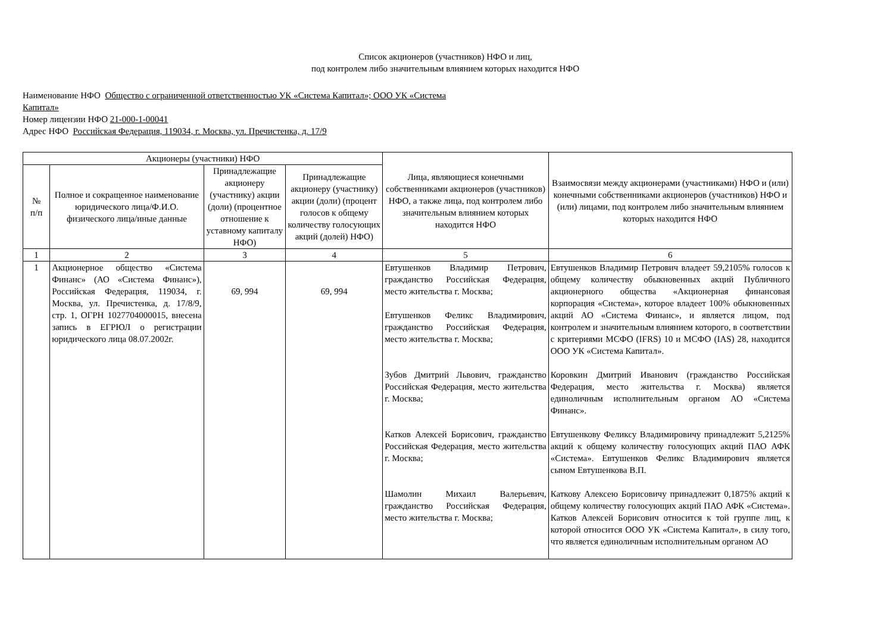Список акционеров (участников) НФО и лиц,
под контролем либо значительным влиянием которых находится НФО
Наименование НФО Общество с ограниченной ответственностью УК «Система Капитал»; ООО УК «Система
Капитал»
Номер лицензии НФО 21-000-1-00041
Адрес НФО Российская Федерация, 119034, г. Москва, ул. Пречистенка, д. 17/9
| Акционеры (участники) НФО | | | | Лица, являющиеся конечными собственниками акционеров (участников) НФО, а также лица, под контролем либо значительным влиянием которых находится НФО | Взаимосвязи между акционерами (участниками) НФО и (или) конечными собственниками акционеров (участников) НФО и (или) лицами, под контролем либо значительным влиянием которых находится НФО |
| --- | --- | --- | --- | --- | --- |
| № п/п | Полное и сокращенное наименование юридического лица/Ф.И.О. физического лица/иные данные | Принадлежащие акционеру (участнику) акции (доли) (процентное отношение к уставному капиталу НФО) | Принадлежащие акционеру (участнику) акции (доли) (процент голосов к общему количеству голосующих акций (долей) НФО) | | |
| 1 | 2 | 3 | 4 | 5 | 6 |
| 1 | Акционерное общество «Система Финанс» (АО «Система Финанс»), Российская Федерация, 119034, г. Москва, ул. Пречистенка, д. 17/8/9, стр. 1, ОГРН 1027704000015, внесена запись в ЕГРЮЛ о регистрации юридического лица 08.07.2002г. | 69, 994 | 69, 994 | Евтушенков Владимир Петрович, гражданство Российская Федерация, место жительства г. Москва; Евтушенков Феликс Владимирович, гражданство Российская Федерация, место жительства г. Москва; Зубов Дмитрий Львович, гражданство Российская Федерация, место жительства г. Москва; Катков Алексей Борисович, гражданство Российская Федерация, место жительства г. Москва; Шамолин Михаил Валерьевич, гражданство Российская Федерация, место жительства г. Москва; | Евтушенков Владимир Петрович владеет 59,2105% голосов к общему количеству обыкновенных акций Публичного акционерного общества «Акционерная финансовая корпорация «Система», которое владеет 100% обыкновенных акций АО «Система Финанс», и является лицом, под контролем и значительным влиянием которого, в соответствии с критериями МСФО (IFRS) 10 и МСФО (IAS) 28, находится ООО УК «Система Капитал». Коровкин Дмитрий Иванович (гражданство Российская Федерация, место жительства г. Москва) является единоличным исполнительным органом АО «Система Финанс». Евтушенкову Феликсу Владимировичу принадлежит 5,2125% акций к общему количеству голосующих акций ПАО АФК «Система». Евтушенков Феликс Владимирович является сыном Евтушенкова В.П. Каткову Алексею Борисовичу принадлежит 0,1875% акций к общему количеству голосующих акций ПАО АФК «Система». Катков Алексей Борисович относится к той группе лиц, к которой относится ООО УК «Система Капитал», в силу того, что является единоличным исполнительным органом АО |